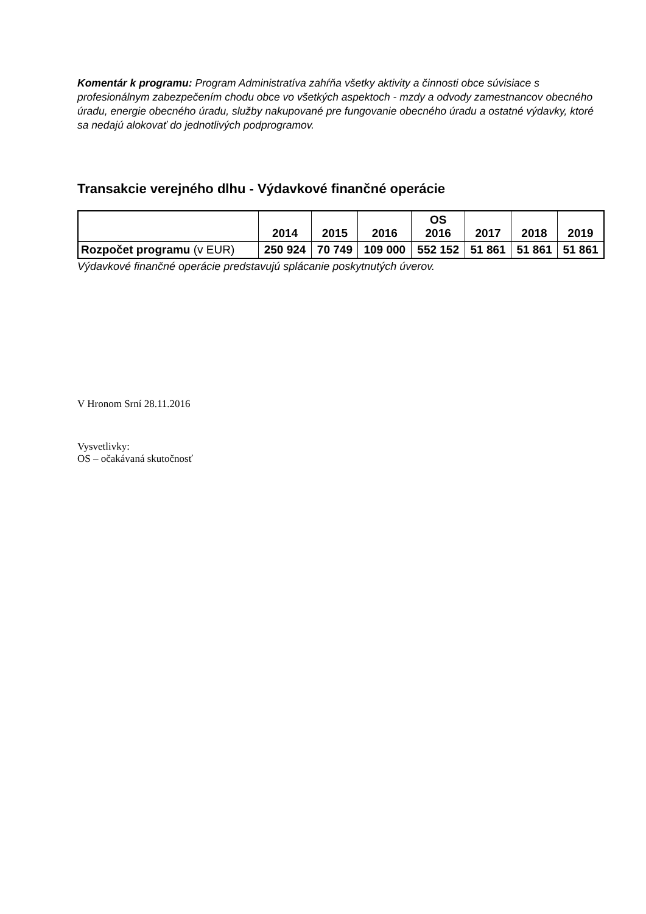Komentár k programu: Program Administratíva zahŕňa všetky aktivity a činnosti obce súvisiace s profesionálnym zabezpečením chodu obce vo všetkých aspektoch - mzdy a odvody zamestnancov obecného úradu, energie obecného úradu, služby nakupované pre fungovanie obecného úradu a ostatné výdavky, ktoré sa nedajú alokovať do jednotlivých podprogramov.
Transakcie verejného dlhu - Výdavkové finančné operácie
| | 2014 | 2015 | 2016 | OS 2016 | 2017 | 2018 | 2019 |
| --- | --- | --- | --- | --- | --- | --- | --- |
| Rozpočet programu (v EUR) | 250 924 | 70 749 | 109 000 | 552 152 | 51 861 | 51 861 | 51 861 |
Výdavkové finančné operácie predstavujú splácanie poskytnutých úverov.
V Hronom Srní 28.11.2016
Vysvetlivky:
OS – očakávaná skutočnosť